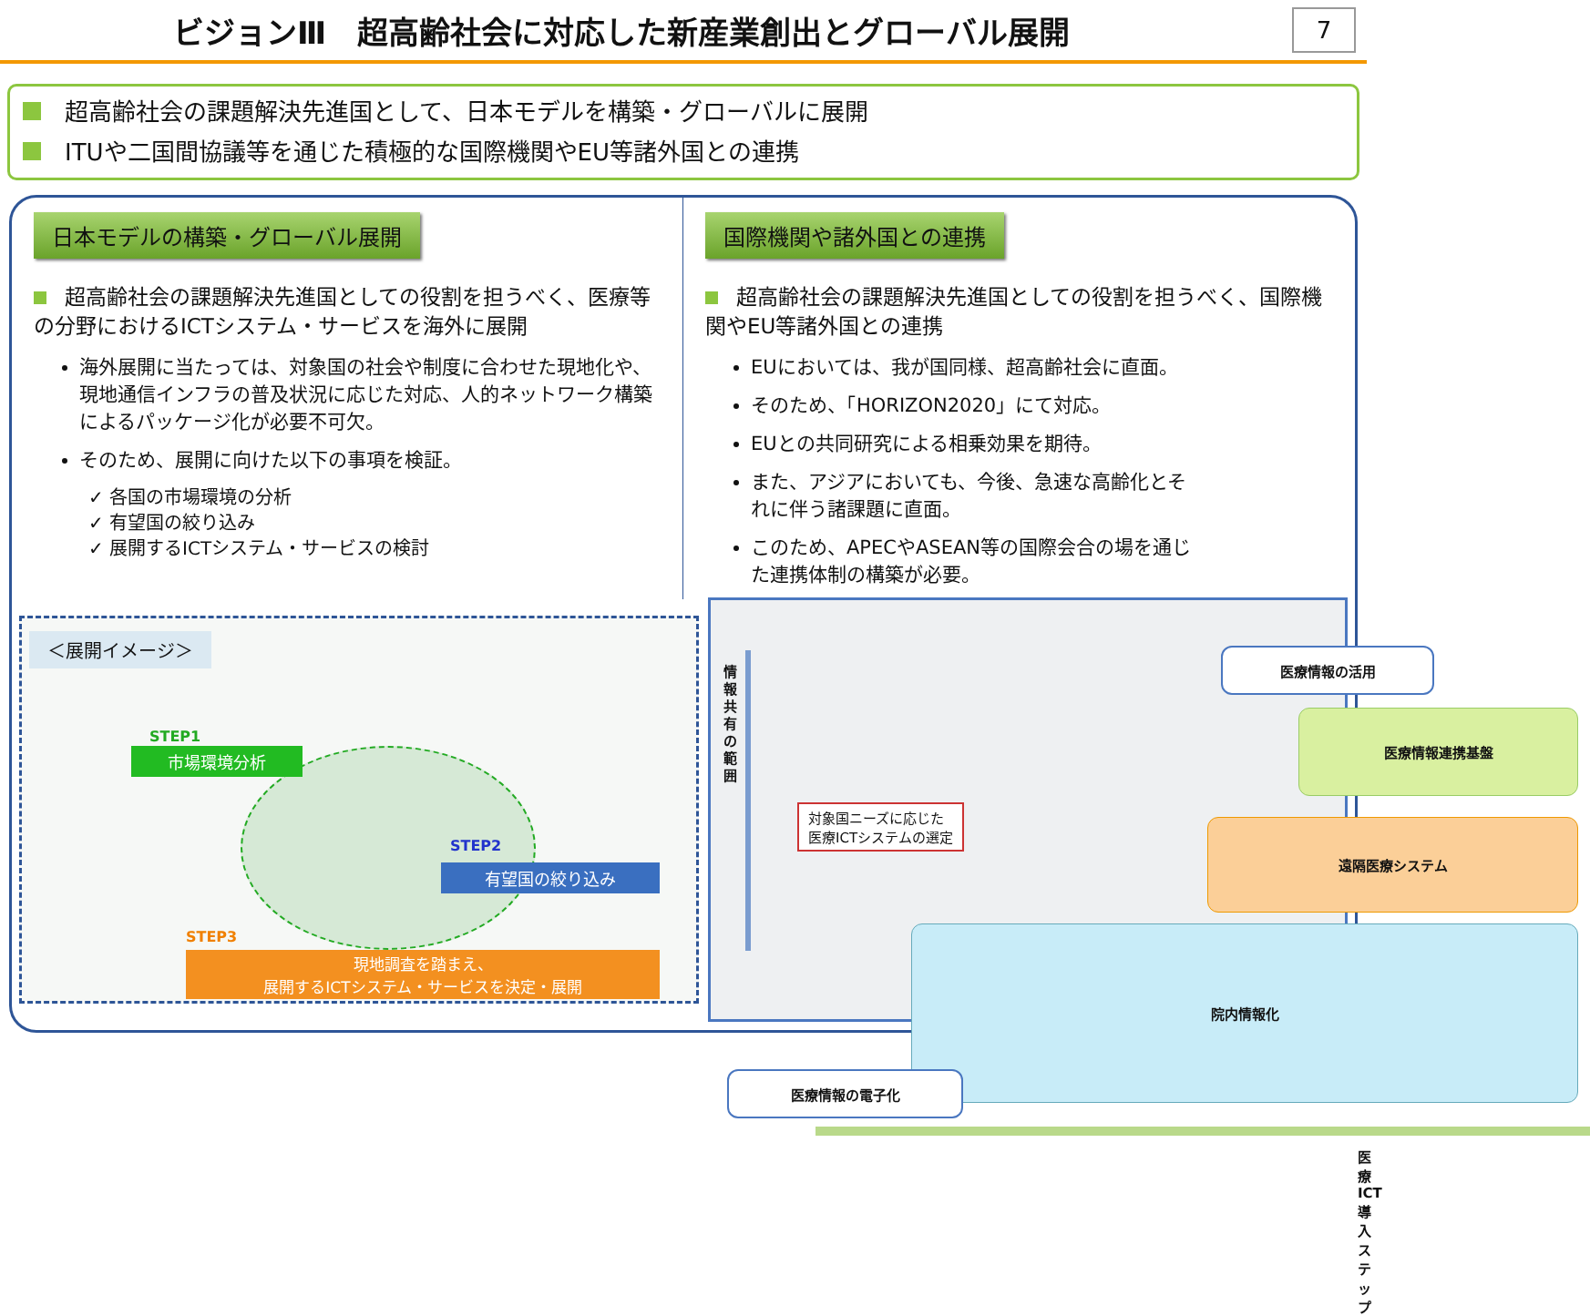ビジョンⅢ　超高齢社会に対応した新産業創出とグローバル展開 7
超高齢社会の課題解決先進国として、日本モデルを構築・グローバルに展開
ITUや二国間協議等を通じた積極的な国際機関やEU等諸外国との連携
日本モデルの構築・グローバル展開
超高齢社会の課題解決先進国としての役割を担うべく、医療等の分野におけるICTシステム・サービスを海外に展開
海外展開に当たっては、対象国の社会や制度に合わせた現地化や、現地通信インフラの普及状況に応じた対応、人的ネットワーク構築によるパッケージ化が必要不可欠。
そのため、展開に向けた以下の事項を検証。
✓ 各国の市場環境の分析
✓ 有望国の絞り込み
✓ 展開するICTシステム・サービスの検討
国際機関や諸外国との連携
超高齢社会の課題解決先進国としての役割を担うべく、国際機関やEU等諸外国との連携
EUにおいては、我が国同様、超高齢社会に直面。
そのため、「HORIZON2020」にて対応。
EUとの共同研究による相乗効果を期待。
また、アジアにおいても、今後、急速な高齢化とそれに伴う諸課題に直面。
このため、APECやASEAN等の国際会合の場を通じた連携体制の構築が必要。
＜展開イメージ＞
STEP1
市場環境分析
STEP2
有望国の絞り込み
STEP3
現地調査を踏まえ、
展開するICTシステム・サービスを決定・展開
情報共有の範囲
医療情報の活用
医療情報連携基盤
遠隔医療システム
対象国ニーズに応じた
医療ICTシステムの選定
院内情報化
医療情報の電子化
医療ICT導入ステップ